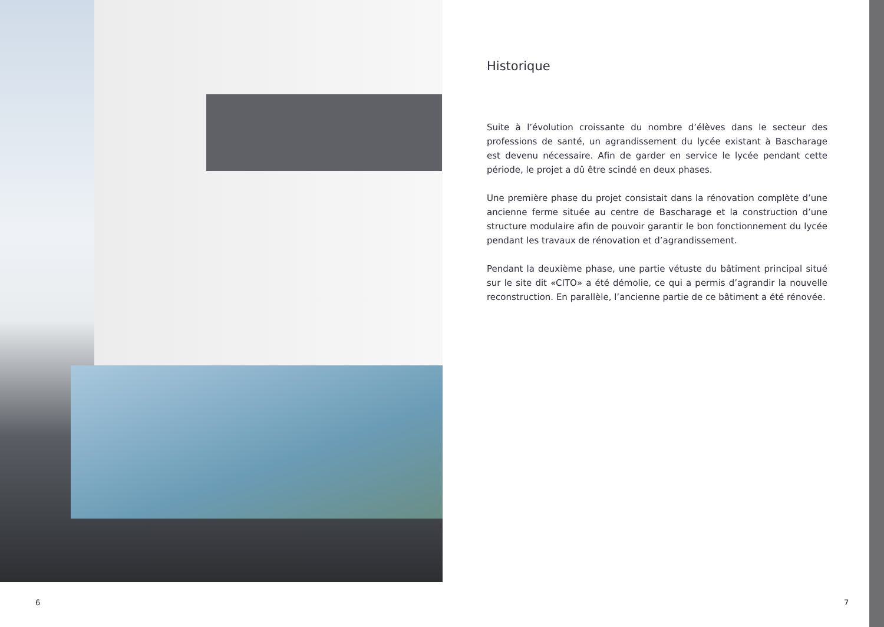Historique
Suite à l’évolution croissante du nombre d’élèves dans le secteur des professions de santé, un agrandissement du lycée existant à Bascharage est devenu nécessaire. Afin de garder en service le lycée pendant cette période, le projet a dû être scindé en deux phases.
Une première phase du projet consistait dans la rénovation complète d’une ancienne ferme située au centre de Bascharage et la construction d’une structure modulaire afin de pouvoir garantir le bon fonctionnement du lycée pendant les travaux de rénovation et d’agrandissement.
Pendant la deuxième phase, une partie vétuste du bâtiment principal situé sur le site dit «CITO» a été démolie, ce qui a permis d’agrandir la nouvelle reconstruction. En parallèle, l’ancienne partie de ce bâtiment a été rénovée.
6 7